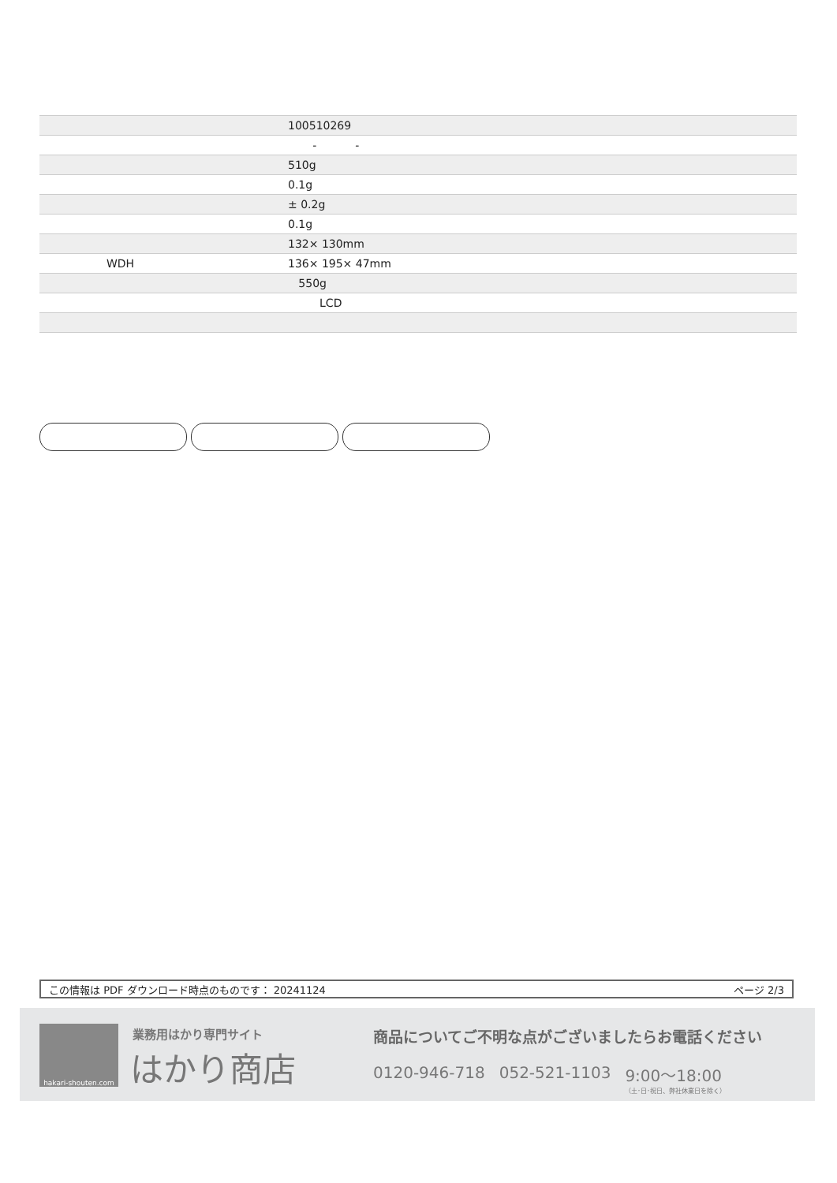| | 100510269 |
| | - - |
| | 510g |
| | 0.1g |
| | ± 0.2g |
| | 0.1g |
| | 132× 130mm |
| WDH | 136× 195× 47mm |
| | 550g |
| | LCD |
この情報は PDF ダウンロード時点のものです： 20241124 ページ 2/3
hakari-shouten.com 業務用はかり専門サイト
はかり商店
商品についてご不明な点がございましたらお電話ください
0120-946-718 052-521-1103 9:00〜18:00
（土･日･祝日、弊社休業日を除く）